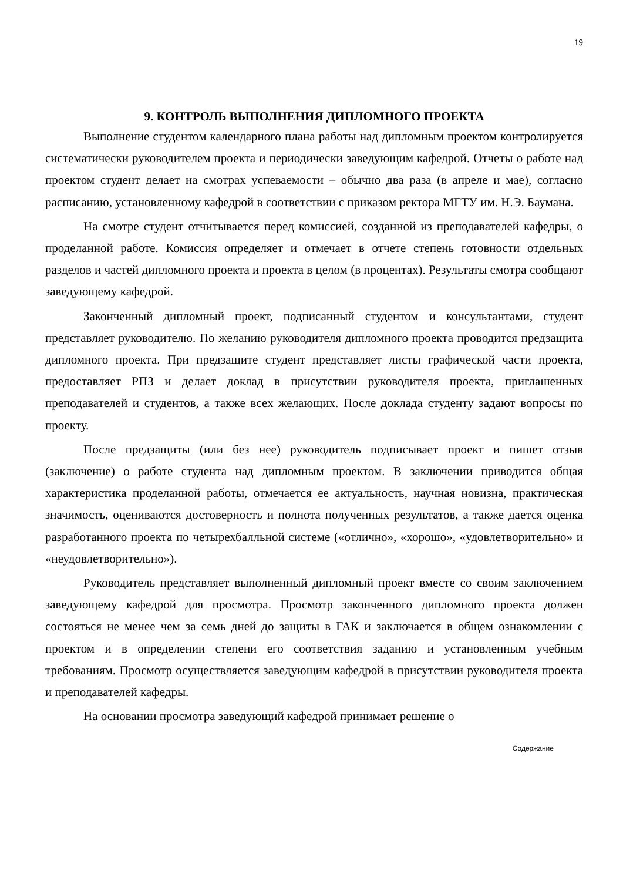19
9. КОНТРОЛЬ ВЫПОЛНЕНИЯ ДИПЛОМНОГО ПРОЕКТА
Выполнение студентом календарного плана работы над дипломным проектом контролируется систематически руководителем проекта и периодически заведующим кафедрой. Отчеты о работе над проектом студент делает на смотрах успеваемости – обычно два раза (в апреле и мае), согласно расписанию, установленному кафедрой в соответствии с приказом ректора МГТУ им. Н.Э. Баумана.
На смотре студент отчитывается перед комиссией, созданной из преподавателей кафедры, о проделанной работе. Комиссия определяет и отмечает в отчете степень готовности отдельных разделов и частей дипломного проекта и проекта в целом (в процентах). Результаты смотра сообщают заведующему кафедрой.
Законченный дипломный проект, подписанный студентом и консультантами, студент представляет руководителю. По желанию руководителя дипломного проекта проводится предзащита дипломного проекта. При предзащите студент представляет листы графической части проекта, предоставляет РПЗ и делает доклад в присутствии руководителя проекта, приглашенных преподавателей и студентов, а также всех желающих. После доклада студенту задают вопросы по проекту.
После предзащиты (или без нее) руководитель подписывает проект и пишет отзыв (заключение) о работе студента над дипломным проектом. В заключении приводится общая характеристика проделанной работы, отмечается ее актуальность, научная новизна, практическая значимость, оцениваются достоверность и полнота полученных результатов, а также дается оценка разработанного проекта по четырехбалльной системе («отлично», «хорошо», «удовлетворительно» и «неудовлетворительно»).
Руководитель представляет выполненный дипломный проект вместе со своим заключением заведующему кафедрой для просмотра. Просмотр законченного дипломного проекта должен состояться не менее чем за семь дней до защиты в ГАК и заключается в общем ознакомлении с проектом и в определении степени его соответствия заданию и установленным учебным требованиям. Просмотр осуществляется заведующим кафедрой в присутствии руководителя проекта и преподавателей кафедры.
На основании просмотра заведующий кафедрой принимает решение о
Содержание